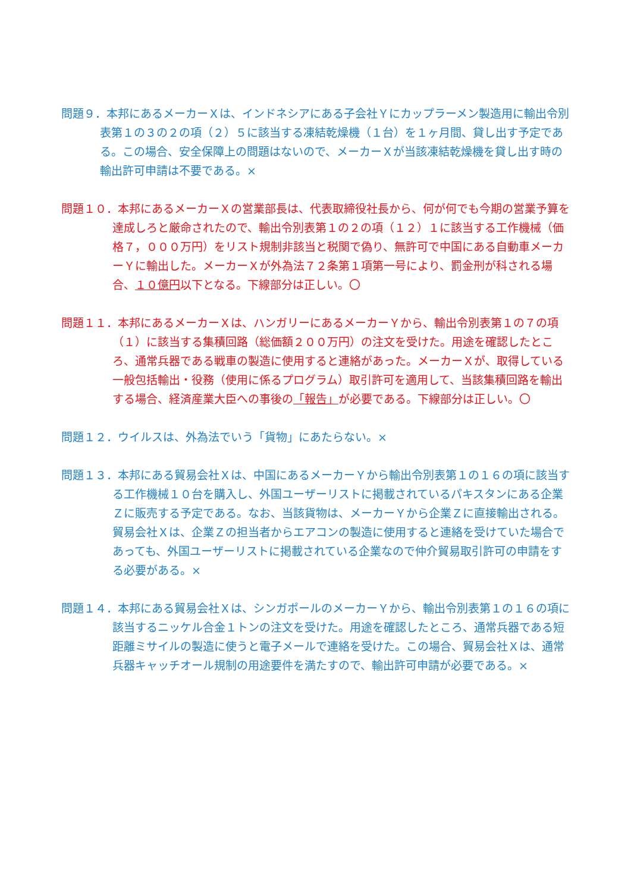問題９．本邦にあるメーカーＸは、インドネシアにある子会社Ｙにカップラーメン製造用に輸出令別表第１の３の２の項（２）５に該当する凍結乾燥機（１台）を１ヶ月間、貸し出す予定である。この場合、安全保障上の問題はないので、メーカーＸが当該凍結乾燥機を貸し出す時の輸出許可申請は不要である。×
問題１０．本邦にあるメーカーＸの営業部長は、代表取締役社長から、何が何でも今期の営業予算を達成しろと厳命されたので、輸出令別表第１の２の項（１２）１に該当する工作機械（価格７，０００万円）をリスト規制非該当と税関で偽り、無許可で中国にある自動車メーカーＹに輸出した。メーカーＸが外為法７２条第１項第一号により、罰金刑が科される場合、１０億円以下となる。下線部分は正しい。〇
問題１１．本邦にあるメーカーＸは、ハンガリーにあるメーカーＹから、輸出令別表第１の７の項（１）に該当する集積回路（総価額２００万円）の注文を受けた。用途を確認したところ、通常兵器である戦車の製造に使用すると連絡があった。メーカーＸが、取得している一般包括輸出・役務（使用に係るプログラム）取引許可を適用して、当該集積回路を輸出する場合、経済産業大臣への事後の「報告」が必要である。下線部分は正しい。〇
問題１２．ウイルスは、外為法でいう「貨物」にあたらない。×
問題１３．本邦にある貿易会社Ｘは、中国にあるメーカーＹから輸出令別表第１の１６の項に該当する工作機械１０台を購入し、外国ユーザーリストに掲載されているパキスタンにある企業Ｚに販売する予定である。なお、当該貨物は、メーカーＹから企業Ｚに直接輸出される。貿易会社Ｘは、企業Ｚの担当者からエアコンの製造に使用すると連絡を受けていた場合であっても、外国ユーザーリストに掲載されている企業なので仲介貿易取引許可の申請をする必要がある。×
問題１４．本邦にある貿易会社Ｘは、シンガポールのメーカーＹから、輸出令別表第１の１６の項に該当するニッケル合金１トンの注文を受けた。用途を確認したところ、通常兵器である短距離ミサイルの製造に使うと電子メールで連絡を受けた。この場合、貿易会社Ｘは、通常兵器キャッチオール規制の用途要件を満たすので、輸出許可申請が必要である。×